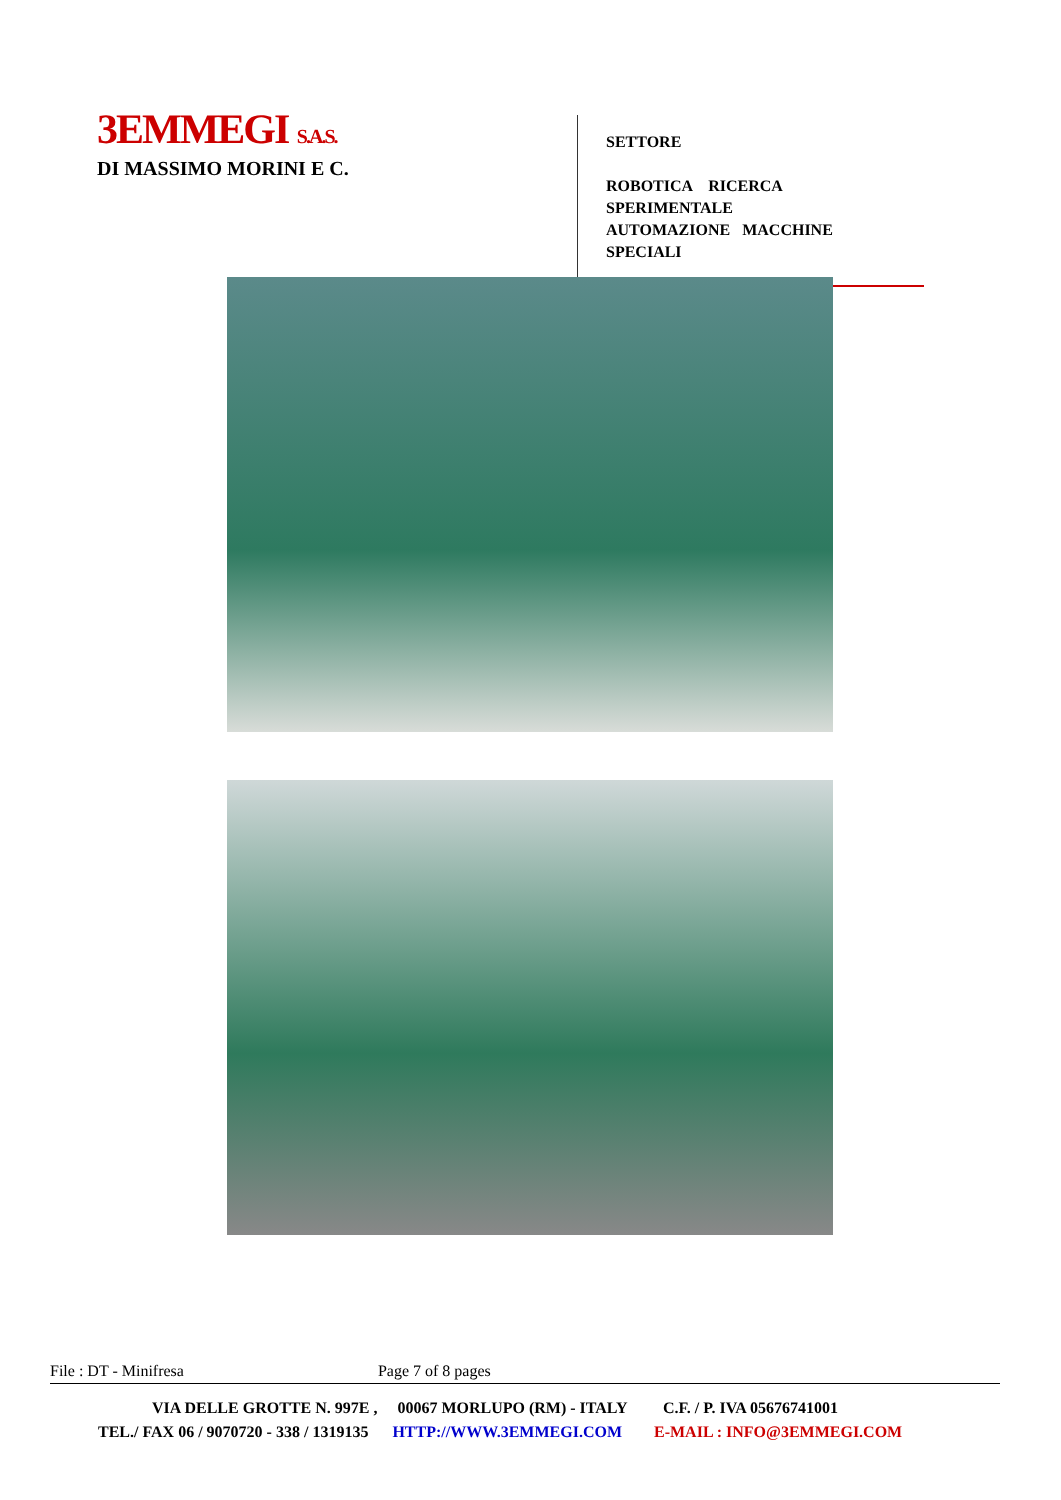3EMMEGI S.A.S.
DI MASSIMO MORINI E C.
SETTORE
ROBOTICA RICERCA SPERIMENTALE
AUTOMAZIONE MACCHINE SPECIALI
File : DT - Minifresa Page 7 of 8 pages
VIA DELLE GROTTE N. 997E , 00067 MORLUPO (RM) - ITALY C.F. / P. IVA 05676741001
TEL./ FAX 06 / 9070720 - 338 / 1319135 HTTP://WWW.3EMMEGI.COM E-MAIL : INFO@3EMMEGI.COM